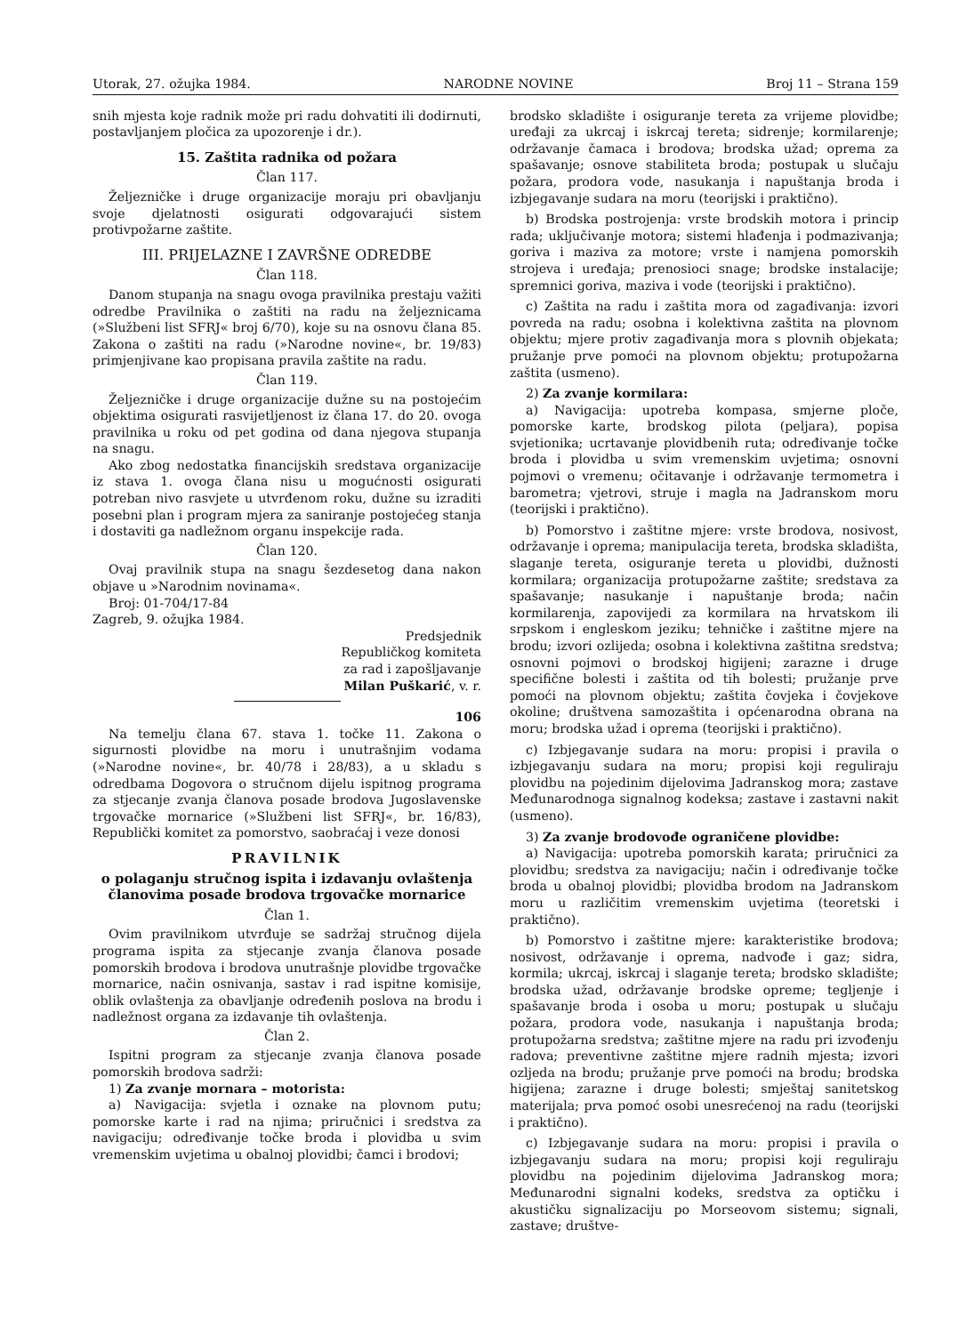Utorak, 27. ožujka 1984. NARODNE NOVINE Broj 11 – Strana 159
snih mjesta koje radnik može pri radu dohvatiti ili dodirnuti, postavljanjem pločica za upozorenje i dr.).
15. Zaštita radnika od požara
Član 117.
Željezničke i druge organizacije moraju pri obavljanju svoje djelatnosti osigurati odgovarajući sistem protivpožarne zaštite.
III. PRIJELAZNE I ZAVRŠNE ODREDBE
Član 118.
Danom stupanja na snagu ovoga pravilnika prestaju važiti odredbe Pravilnika o zaštiti na radu na željeznicama (»Službeni list SFRJ« broj 6/70), koje su na osnovu člana 85. Zakona o zaštiti na radu (»Narodne novine«, br. 19/83) primjenjivane kao propisana pravila zaštite na radu.
Član 119.
Željezničke i druge organizacije dužne su na postojećim objektima osigurati rasvijetljenost iz člana 17. do 20. ovoga pravilnika u roku od pet godina od dana njegova stupanja na snagu.
Ako zbog nedostatka financijskih sredstava organizacije iz stava 1. ovoga člana nisu u mogućnosti osigurati potreban nivo rasvjete u utvrđenom roku, dužne su izraditi posebni plan i program mjera za saniranje postojećeg stanja i dostaviti ga nadležnom organu inspekcije rada.
Član 120.
Ovaj pravilnik stupa na snagu šezdesetog dana nakon objave u »Narodnim novinama«.
Broj: 01-704/17-84
Zagreb, 9. ožujka 1984.
Predsjednik
Republičkog komiteta
za rad i zapošljavanje
Milan Puškarić, v. r.
106
Na temelju člana 67. stava 1. točke 11. Zakona o sigurnosti plovidbe na moru i unutrašnjim vodama (»Narodne novine«, br. 40/78 i 28/83), a u skladu s odredbama Dogovora o stručnom dijelu ispitnog programa za stjecanje zvanja članova posade brodova Jugoslavenske trgovačke mornarice (»Službeni list SFRJ«, br. 16/83), Republički komitet za pomorstvo, saobraćaj i veze donosi
PRAVILNIK
o polaganju stručnog ispita i izdavanju ovlaštenja članovima posade brodova trgovačke mornarice
Član 1.
Ovim pravilnikom utvrđuje se sadržaj stručnog dijela programa ispita za stjecanje zvanja članova posade pomorskih brodova i brodova unutrašnje plovidbe trgovačke mornarice, način osnivanja, sastav i rad ispitne komisije, oblik ovlaštenja za obavljanje određenih poslova na brodu i nadležnost organa za izdavanje tih ovlaštenja.
Član 2.
Ispitni program za stjecanje zvanja članova posade pomorskih brodova sadrži:
1) Za zvanje mornara – motorista:
a) Navigacija: svjetla i oznake na plovnom putu; pomorske karte i rad na njima; priručnici i sredstva za navigaciju; određivanje točke broda i plovidba u svim vremenskim uvjetima u obalnoj plovidbi; čamci i brodovi;
brodsko skladište i osiguranje tereta za vrijeme plovidbe; uređaji za ukrcaj i iskrcaj tereta; sidrenje; kormilarenje; održavanje čamaca i brodova; brodska užad; oprema za spašavanje; osnove stabiliteta broda; postupak u slučaju požara, prodora vode, nasukanja i napuštanja broda i izbjegavanje sudara na moru (teorijski i praktično).
b) Brodska postrojenja: vrste brodskih motora i princip rada; uključivanje motora; sistemi hlađenja i podmazivanja; goriva i maziva za motore; vrste i namjena pomorskih strojeva i uređaja; prenosioci snage; brodske instalacije; spremnici goriva, maziva i vode (teorijski i praktično).
c) Zaštita na radu i zaštita mora od zagađivanja: izvori povreda na radu; osobna i kolektivna zaštita na plovnom objektu; mjere protiv zagađivanja mora s plovnih objekata; pružanje prve pomoći na plovnom objektu; protupožarna zaštita (usmeno).
2) Za zvanje kormilara:
a) Navigacija: upotreba kompasa, smjerne ploče, pomorske karte, brodskog pilota (peljara), popisa svjetionika; ucrtavanje plovidbenih ruta; određivanje točke broda i plovidba u svim vremenskim uvjetima; osnovni pojmovi o vremenu; očitavanje i održavanje termometra i barometra; vjetrovi, struje i magla na Jadranskom moru (teorijski i praktično).
b) Pomorstvo i zaštitne mjere: vrste brodova, nosivost, održavanje i oprema; manipulacija tereta, brodska skladišta, slaganje tereta, osiguranje tereta u plovidbi, dužnosti kormilara; organizacija protupožarne zaštite; sredstava za spašavanje; nasukanje i napuštanje broda; način kormilarenja, zapovijedi za kormilara na hrvatskom ili srpskom i engleskom jeziku; tehničke i zaštitne mjere na brodu; izvori ozlijeda; osobna i kolektivna zaštitna sredstva; osnovni pojmovi o brodskoj higijeni; zarazne i druge specifične bolesti i zaštita od tih bolesti; pružanje prve pomoći na plovnom objektu; zaštita čovjeka i čovjekove okoline; društvena samozaštita i općenarodna obrana na moru; brodska užad i oprema (teorijski i praktično).
c) Izbjegavanje sudara na moru: propisi i pravila o izbjegavanju sudara na moru; propisi koji reguliraju plovidbu na pojedinim dijelovima Jadranskog mora; zastave Međunarodnoga signalnog kodeksa; zastave i zastavni nakit (usmeno).
3) Za zvanje brodovođe ograničene plovidbe:
a) Navigacija: upotreba pomorskih karata; priručnici za plovidbu; sredstva za navigaciju; način i određivanje točke broda u obalnoj plovidbi; plovidba brodom na Jadranskom moru u različitim vremenskim uvjetima (teoretski i praktično).
b) Pomorstvo i zaštitne mjere: karakteristike brodova; nosivost, održavanje i oprema, nadvođe i gaz; sidra, kormila; ukrcaj, iskrcaj i slaganje tereta; brodsko skladište; brodska užad, održavanje brodske opreme; tegljenje i spašavanje broda i osoba u moru; postupak u slučaju požara, prodora vode, nasukanja i napuštanja broda; protupožarna sredstva; zaštitne mjere na radu pri izvođenju radova; preventivne zaštitne mjere radnih mjesta; izvori ozljeda na brodu; pružanje prve pomoći na brodu; brodska higijena; zarazne i druge bolesti; smještaj sanitetskog materijala; prva pomoć osobi unesrećenoj na radu (teorijski i praktično).
c) Izbjegavanje sudara na moru: propisi i pravila o izbjegavanju sudara na moru; propisi koji reguliraju plovidbu na pojedinim dijelovima Jadranskog mora; Međunarodni signalni kodeks, sredstva za optičku i akustičku signalizaciju po Morseovom sistemu; signali, zastave; društve-